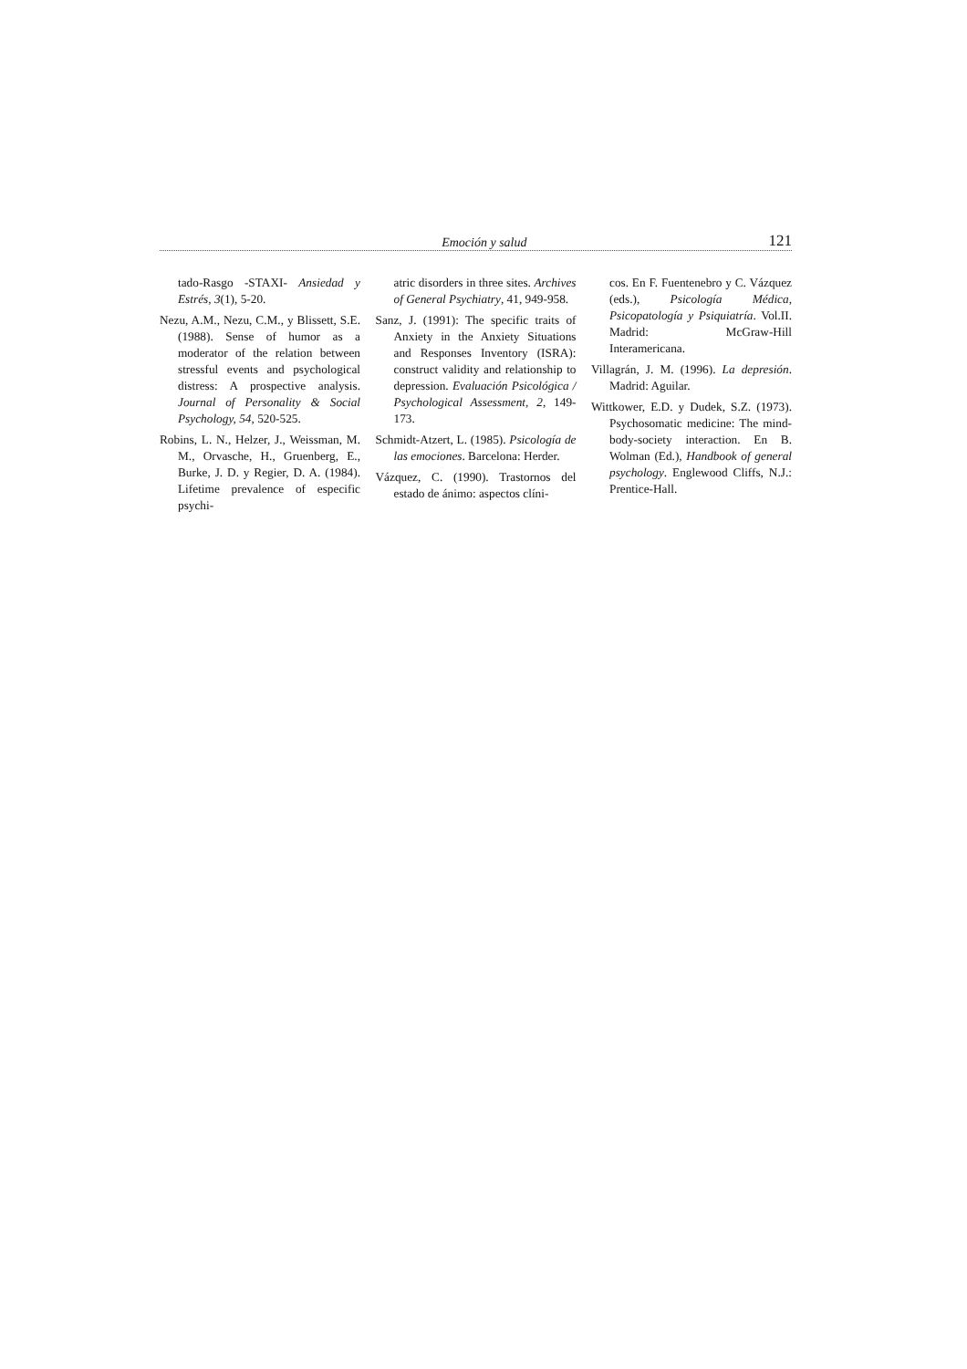Emoción y salud 121
tado-Rasgo -STAXI- Ansiedad y Estrés, 3(1), 5-20.
Nezu, A.M., Nezu, C.M., y Blissett, S.E. (1988). Sense of humor as a moderator of the relation between stressful events and psychological distress: A prospective analysis. Journal of Personality & Social Psychology, 54, 520-525.
Robins, L. N., Helzer, J., Weissman, M. M., Orvasche, H., Gruenberg, E., Burke, J. D. y Regier, D. A. (1984). Lifetime prevalence of especific psychi-
atric disorders in three sites. Archives of General Psychiatry, 41, 949-958.
Sanz, J. (1991): The specific traits of Anxiety in the Anxiety Situations and Responses Inventory (ISRA): construct validity and relationship to depression. Evaluación Psicológica / Psychological Assessment, 2, 149-173.
Schmidt-Atzert, L. (1985). Psicología de las emociones. Barcelona: Herder.
Vázquez, C. (1990). Trastornos del estado de ánimo: aspectos clíni-
cos. En F. Fuentenebro y C. Vázquez (eds.), Psicología Médica, Psicopatología y Psiquiatría. Vol.II. Madrid: McGraw-Hill Interamericana.
Villagrán, J. M. (1996). La depresión. Madrid: Aguilar.
Wittkower, E.D. y Dudek, S.Z. (1973). Psychosomatic medicine: The mind-body-society interaction. En B. Wolman (Ed.), Handbook of general psychology. Englewood Cliffs, N.J.: Prentice-Hall.